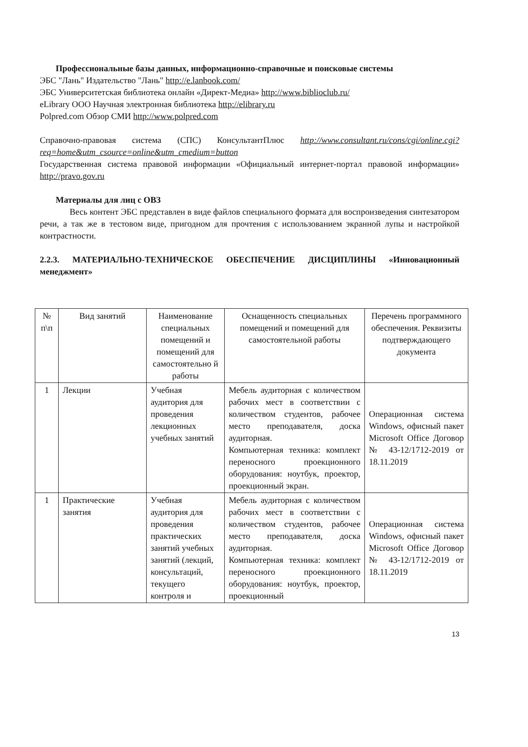Профессиональные базы данных, информационно-справочные и поисковые системы
ЭБС "Лань" Издательство "Лань" http://e.lanbook.com/
ЭБС Университетская библиотека онлайн «Директ-Медиа» http://www.biblioclub.ru/
eLibrary ООО Научная электронная библиотека http://elibrary.ru
Polpred.com Обзор СМИ http://www.polpred.com
Справочно-правовая система (СПС) КонсультантПлюс http://www.consultant.ru/cons/cgi/online.cgi?req=home&utm_csource=online&utm_cmedium=button
Государственная система правовой информации «Официальный интернет-портал правовой информации» http://pravo.gov.ru
Материалы для лиц с ОВЗ
Весь контент ЭБС представлен в виде файлов специального формата для воспроизведения синтезатором речи, а так же в тестовом виде, пригодном для прочтения с использованием экранной лупы и настройкой контрастности.
2.2.3. МАТЕРИАЛЬНО-ТЕХНИЧЕСКОЕ ОБЕСПЕЧЕНИЕ ДИСЦИПЛИНЫ «Инновационный менеджмент»
| № п\п | Вид занятий | Наименование специальных помещений и помещений для самостоятельно й работы | Оснащенность специальных помещений и помещений для самостоятельной работы | Перечень программного обеспечения. Реквизиты подтверждающего документа |
| 1 | Лекции | Учебная аудитория для проведения лекционных учебных занятий | Мебель аудиторная с количеством рабочих мест в соответствии с количеством студентов, рабочее место преподавателя, доска аудиторная. Компьютерная техника: комплект переносного проекционного оборудования: ноутбук, проектор, проекционный экран. | Операционная система Windows, офисный пакет Microsoft Office Договор № 43-12/1712-2019 от 18.11.2019 |
| 1 | Практические занятия | Учебная аудитория для проведения практических занятий учебных занятий (лекций, консультаций, текущего контроля и | Мебель аудиторная с количеством рабочих мест в соответствии с количеством студентов, рабочее место преподавателя, доска аудиторная. Компьютерная техника: комплект переносного проекционного оборудования: ноутбук, проектор, проекционный | Операционная система Windows, офисный пакет Microsoft Office Договор № 43-12/1712-2019 от 18.11.2019 |
13